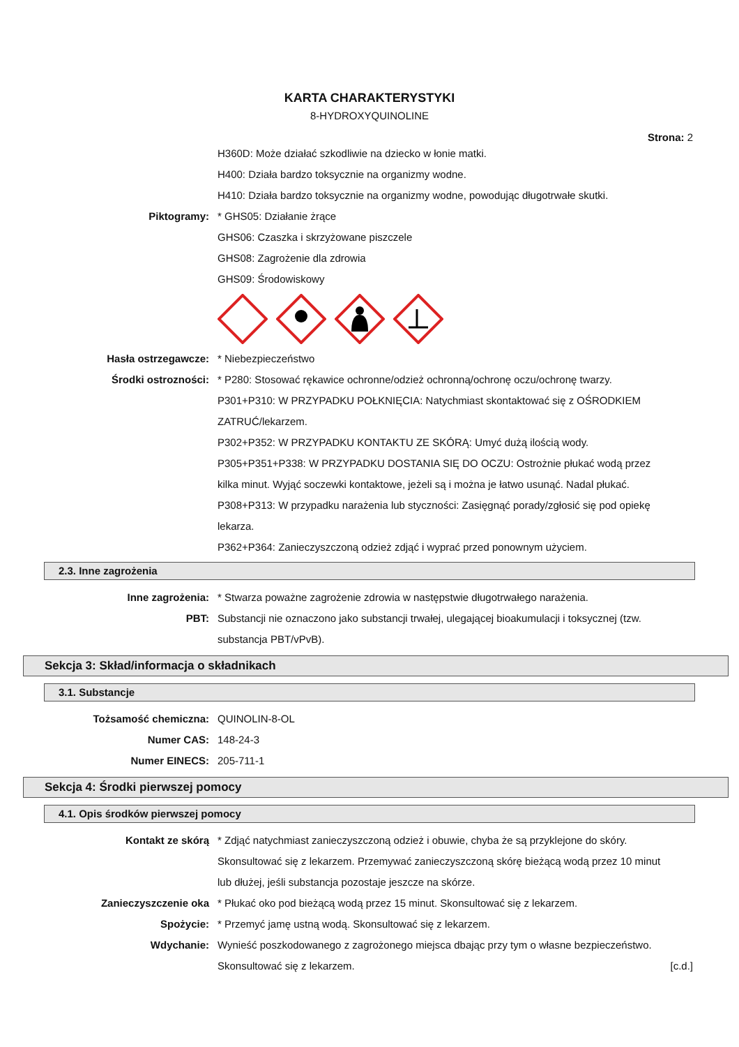KARTA CHARAKTERYSTYKI
8-HYDROXYQUINOLINE
Strona: 2
H360D: Może działać szkodliwie na dziecko w łonie matki.
H400: Działa bardzo toksycznie na organizmy wodne.
H410: Działa bardzo toksycznie na organizmy wodne, powodując długotrwałe skutki.
Piktogramy: * GHS05: Działanie żrące
GHS06: Czaszka i skrzyżowane piszczele
GHS08: Zagrożenie dla zdrowia
GHS09: Środowiskowy
Hasła ostrzegawcze: * Niebezpieczeństwo
Środki ostrozności: * P280: Stosować rękawice ochronne/odzież ochronną/ochronę oczu/ochronę twarzy.
P301+P310: W PRZYPADKU POŁKNIĘCIA: Natychmiast skontaktować się z OŚRODKIEM ZATRUĆ/lekarzem.
P302+P352: W PRZYPADKU KONTAKTU ZE SKÓRĄ: Umyć dużą ilością wody.
P305+P351+P338: W PRZYPADKU DOSTANIA SIĘ DO OCZU: Ostrożnie płukać wodą przez kilka minut. Wyjąć soczewki kontaktowe, jeżeli są i można je łatwo usunąć. Nadal płukać.
P308+P313: W przypadku narażenia lub styczności: Zasięgnąć porady/zgłosić się pod opiekę lekarza.
P362+P364: Zanieczyszczoną odzież zdjąć i wyprać przed ponownym użyciem.
2.3. Inne zagrożenia
Inne zagrożenia: * Stwarza poważne zagrożenie zdrowia w następstwie długotrwałego narażenia.
PBT: Substancji nie oznaczono jako substancji trwałej, ulegającej bioakumulacji i toksycznej (tzw. substancja PBT/vPvB).
Sekcja 3: Skład/informacja o składnikach
3.1. Substancje
Tożsamość chemiczna: QUINOLIN-8-OL
Numer CAS: 148-24-3
Numer EINECS: 205-711-1
Sekcja 4: Środki pierwszej pomocy
4.1. Opis środków pierwszej pomocy
Kontakt ze skórą * Zdjąć natychmiast zanieczyszczoną odzież i obuwie, chyba że są przyklejone do skóry. Skonsultować się z lekarzem. Przemywać zanieczyszczoną skórę bieżącą wodą przez 10 minut lub dłużej, jeśli substancja pozostaje jeszcze na skórze.
Zanieczyszczenie oka * Płukać oko pod bieżącą wodą przez 15 minut. Skonsultować się z lekarzem.
Spożycie: * Przemyć jamę ustną wodą. Skonsultować się z lekarzem.
Wdychanie: Wynieść poszkodowanego z zagrożonego miejsca dbając przy tym o własne bezpieczeństwo. Skonsultować się z lekarzem.
[c.d.]